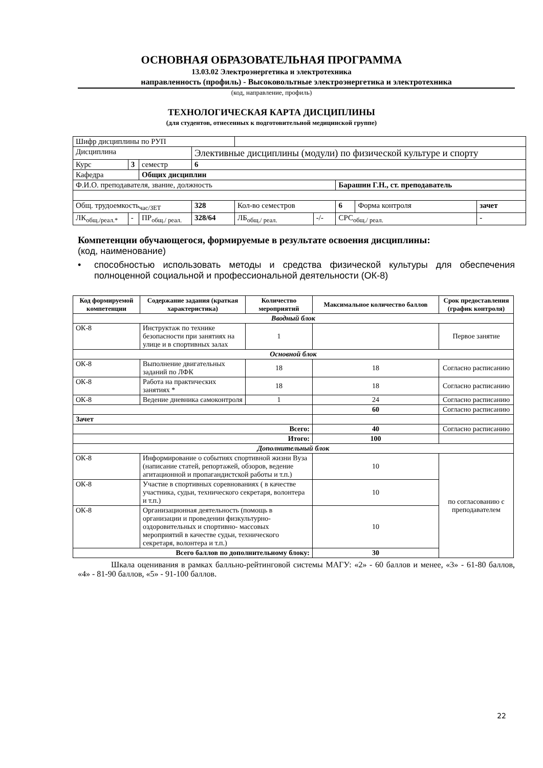ОСНОВНАЯ ОБРАЗОВАТЕЛЬНАЯ ПРОГРАММА
13.03.02 Электроэнергетика и электротехника
направленность (профиль) - Высоковольтные электроэнергетика и электротехника
(код, направление, профиль)
ТЕХНОЛОГИЧЕСКАЯ КАРТА ДИСЦИПЛИНЫ
(для студентов, отнесенных к подготовительной медицинской группе)
| Шифр дисциплины по РУП | | | | | | | | |
| Дисциплина | | | Элективные дисциплины (модули) по физической культуре и спорту | | | | | |
| Курс | 3 | семестр | 6 | | | | | |
| Кафедра | | Общих дисциплин | | | | | | |
| Ф.И.О. преподавателя, звание, должность | | | | | | Барашин Г.Н., ст. преподаватель | | |
| Общ. трудоемкость<sub>час/ЗЕТ</sub> | | | 328 | Кол-во семестров | | 6 | Форма контроля | зачет |
| ЛК<sub>общ./реал.*</sub> | - | ПР<sub>общ./ реал.</sub> | 328/64 | ЛБ<sub>общ./ реал.</sub> | -/- | СРС<sub>общ./ реал.</sub> | | - |
Компетенции обучающегося, формируемые в результате освоения дисциплины:
(код, наименование)
• способностью использовать методы и средства физической культуры для обеспечения полноценной социальной и профессиональной деятельности (ОК-8)
| Код формируемой компетенции | Содержание задания (краткая характеристика) | Количество мероприятий | Максимальное количество баллов | Срок предоставления (график контроля) |
| --- | --- | --- | --- | --- |
| Вводный блок | | | | |
| ОК-8 | Инструктаж по технике безопасности при занятиях на улице и в спортивных залах | 1 | | Первое занятие |
| Основной блок | | | | |
| ОК-8 | Выполнение двигательных заданий по ЛФК | 18 | 18 | Согласно расписанию |
| ОК-8 | Работа на практических занятиях * | 18 | 18 | Согласно расписанию |
| ОК-8 | Ведение дневника самоконтроля | 1 | 24 | Согласно расписанию |
| | | | 60 | Согласно расписанию |
| Зачет | | | | |
| Всего: | | | 40 | Согласно расписанию |
| Итого: | | | 100 | |
| Дополнительный блок | | | | |
| ОК-8 | Информирование о событиях спортивной жизни Вуза (написание статей, репортажей, обзоров, ведение агитационной и пропагандистской работы и т.п.) | | 10 | по согласованию с преподавателем |
| ОК-8 | Участие в спортивных соревнованиях ( в качестве участника, судьи, технического секретаря, волонтера и т.п.) | | 10 | |
| ОК-8 | Организационная деятельность (помощь в организации и проведении физкультурно-оздоровительных и спортивно- массовых мероприятий в качестве судьи, технического секретаря, волонтера и т.п.) | | 10 | |
| Всего баллов по дополнительному блоку: | | | 30 | |
Шкала оценивания в рамках балльно-рейтинговой системы МАГУ: «2» - 60 баллов и менее, «3» - 61-80 баллов, «4» - 81-90 баллов, «5» - 91-100 баллов.
22